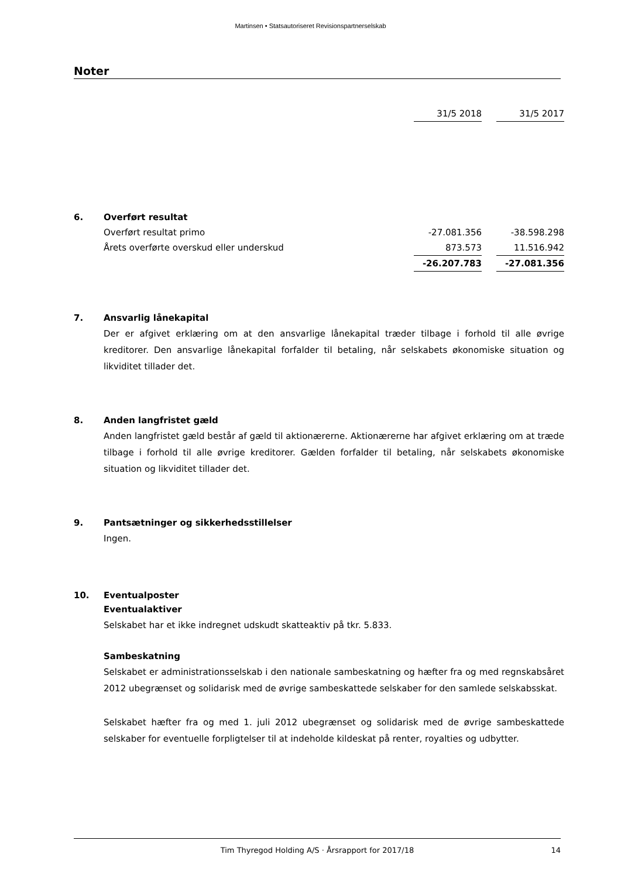Martinsen • Statsautoriseret Revisionspartnerselskab
Noter
| | | 31/5 2018 | | 31/5 2017 |
| 6. | Overført resultat | | | |
| | Overført resultat primo | -27.081.356 | | -38.598.298 |
| | Årets overførte overskud eller underskud | 873.573 | | 11.516.942 |
| | | -26.207.783 | | -27.081.356 |
7. Ansvarlig lånekapital
Der er afgivet erklæring om at den ansvarlige lånekapital træder tilbage i forhold til alle øvrige kreditorer. Den ansvarlige lånekapital forfalder til betaling, når selskabets økonomiske situation og likviditet tillader det.
8. Anden langfristet gæld
Anden langfristet gæld består af gæld til aktionærerne. Aktionærerne har afgivet erklæring om at træde tilbage i forhold til alle øvrige kreditorer. Gælden forfalder til betaling, når selskabets økonomiske situation og likviditet tillader det.
9. Pantsætninger og sikkerhedsstillelser
Ingen.
10. Eventualposter
Eventualaktiver
Selskabet har et ikke indregnet udskudt skatteaktiv på tkr. 5.833.
Sambeskatning
Selskabet er administrationsselskab i den nationale sambeskatning og hæfter fra og med regnskabsåret 2012 ubegrænset og solidarisk med de øvrige sambeskattede selskaber for den samlede selskabsskat.
Selskabet hæfter fra og med 1. juli 2012 ubegrænset og solidarisk med de øvrige sambeskattede selskaber for eventuelle forpligtelser til at indeholde kildeskat på renter, royalties og udbytter.
Tim Thyregod Holding A/S · Årsrapport for 2017/18 14